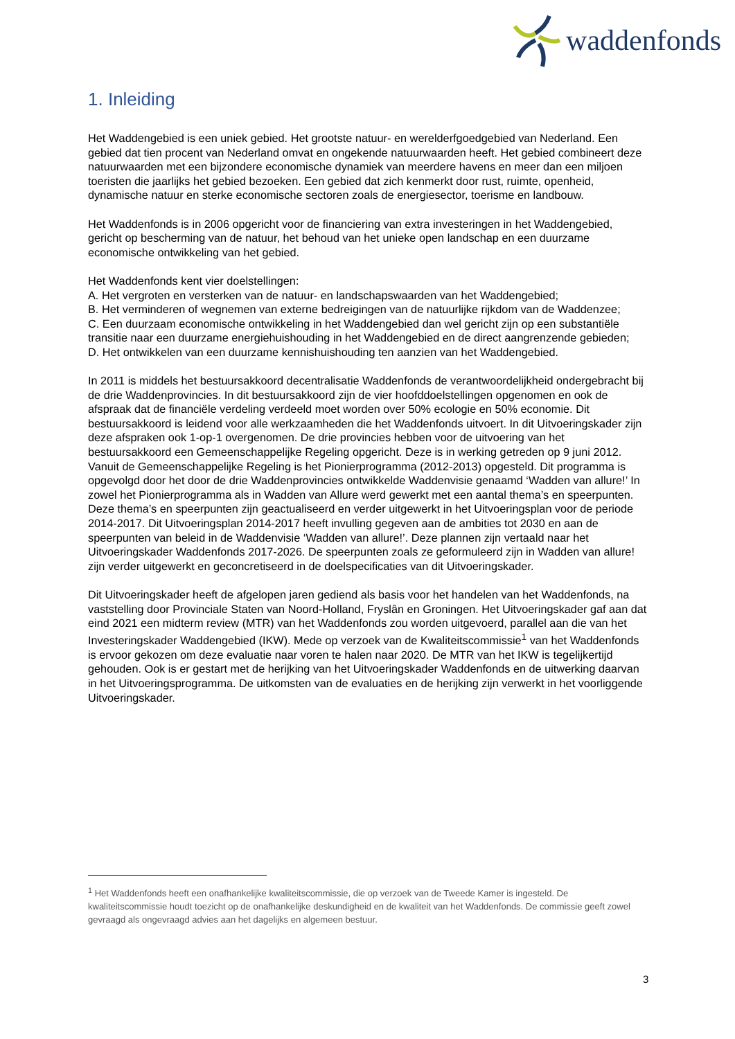waddenfonds
1. Inleiding
Het Waddengebied is een uniek gebied. Het grootste natuur- en werelderfgoedgebied van Nederland. Een gebied dat tien procent van Nederland omvat en ongekende natuurwaarden heeft. Het gebied combineert deze natuurwaarden met een bijzondere economische dynamiek van meerdere havens en meer dan een miljoen toeristen die jaarlijks het gebied bezoeken. Een gebied dat zich kenmerkt door rust, ruimte, openheid, dynamische natuur en sterke economische sectoren zoals de energiesector, toerisme en landbouw.
Het Waddenfonds is in 2006 opgericht voor de financiering van extra investeringen in het Waddengebied, gericht op bescherming van de natuur, het behoud van het unieke open landschap en een duurzame economische ontwikkeling van het gebied.
Het Waddenfonds kent vier doelstellingen:
A. Het vergroten en versterken van de natuur- en landschapswaarden van het Waddengebied;
B. Het verminderen of wegnemen van externe bedreigingen van de natuurlijke rijkdom van de Waddenzee;
C. Een duurzaam economische ontwikkeling in het Waddengebied dan wel gericht zijn op een substantiële transitie naar een duurzame energiehuishouding in het Waddengebied en de direct aangrenzende gebieden;
D. Het ontwikkelen van een duurzame kennishuishouding ten aanzien van het Waddengebied.
In 2011 is middels het bestuursakkoord decentralisatie Waddenfonds de verantwoordelijkheid ondergebracht bij de drie Waddenprovincies. In dit bestuursakkoord zijn de vier hoofddoelstellingen opgenomen en ook de afspraak dat de financiële verdeling verdeeld moet worden over 50% ecologie en 50% economie. Dit bestuursakkoord is leidend voor alle werkzaamheden die het Waddenfonds uitvoert. In dit Uitvoeringskader zijn deze afspraken ook 1-op-1 overgenomen. De drie provincies hebben voor de uitvoering van het bestuursakkoord een Gemeenschappelijke Regeling opgericht. Deze is in werking getreden op 9 juni 2012. Vanuit de Gemeenschappelijke Regeling is het Pionierprogramma (2012-2013) opgesteld. Dit programma is opgevolgd door het door de drie Waddenprovincies ontwikkelde Waddenvisie genaamd ‘Wadden van allure!’ In zowel het Pionierprogramma als in Wadden van Allure werd gewerkt met een aantal thema’s en speerpunten. Deze thema’s en speerpunten zijn geactualiseerd en verder uitgewerkt in het Uitvoeringsplan voor de periode 2014-2017. Dit Uitvoeringsplan 2014-2017 heeft invulling gegeven aan de ambities tot 2030 en aan de speerpunten van beleid in de Waddenvisie ‘Wadden van allure!’. Deze plannen zijn vertaald naar het Uitvoeringskader Waddenfonds 2017-2026. De speerpunten zoals ze geformuleerd zijn in Wadden van allure! zijn verder uitgewerkt en geconcretiseerd in de doelspecificaties van dit Uitvoeringskader.
Dit Uitvoeringskader heeft de afgelopen jaren gediend als basis voor het handelen van het Waddenfonds, na vaststelling door Provinciale Staten van Noord-Holland, Fryslân en Groningen. Het Uitvoeringskader gaf aan dat eind 2021 een midterm review (MTR) van het Waddenfonds zou worden uitgevoerd, parallel aan die van het Investeringskader Waddengebied (IKW). Mede op verzoek van de Kwaliteitscommissie<sup>1</sup> van het Waddenfonds is ervoor gekozen om deze evaluatie naar voren te halen naar 2020. De MTR van het IKW is tegelijkertijd gehouden. Ook is er gestart met de herijking van het Uitvoeringskader Waddenfonds en de uitwerking daarvan in het Uitvoeringsprogramma. De uitkomsten van de evaluaties en de herijking zijn verwerkt in het voorliggende Uitvoeringskader.
<sup>1</sup> Het Waddenfonds heeft een onafhankelijke kwaliteitscommissie, die op verzoek van de Tweede Kamer is ingesteld. De kwaliteitscommissie houdt toezicht op de onafhankelijke deskundigheid en de kwaliteit van het Waddenfonds. De commissie geeft zowel gevraagd als ongevraagd advies aan het dagelijks en algemeen bestuur.
3